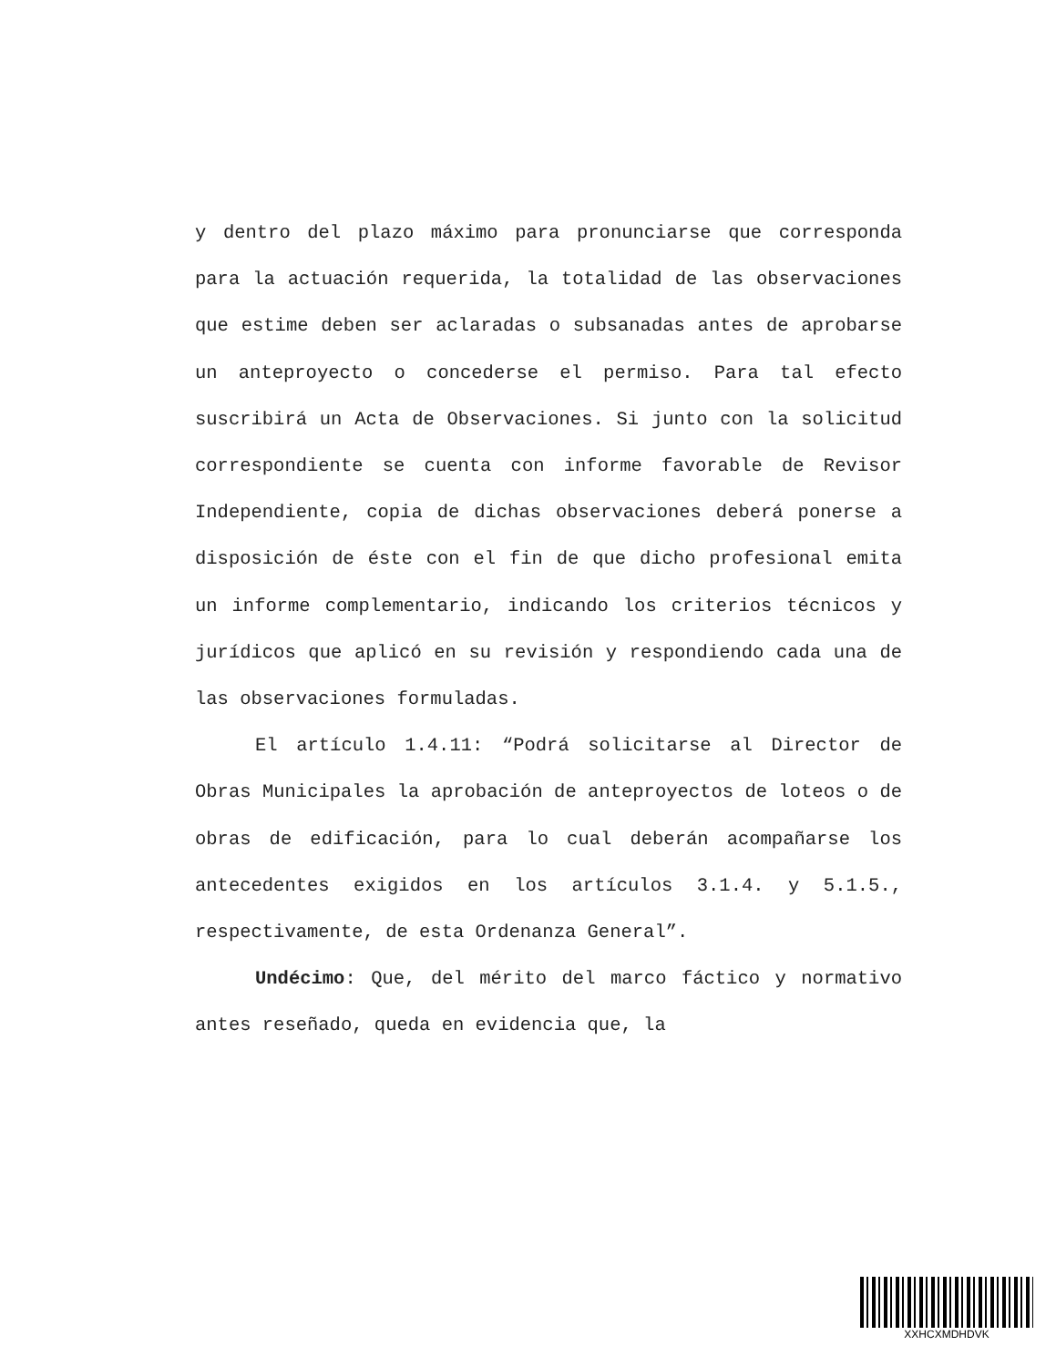y dentro del plazo máximo para pronunciarse que corresponda para la actuación requerida, la totalidad de las observaciones que estime deben ser aclaradas o subsanadas antes de aprobarse un anteproyecto o concederse el permiso. Para tal efecto suscribirá un Acta de Observaciones. Si junto con la solicitud correspondiente se cuenta con informe favorable de Revisor Independiente, copia de dichas observaciones deberá ponerse a disposición de éste con el fin de que dicho profesional emita un informe complementario, indicando los criterios técnicos y jurídicos que aplicó en su revisión y respondiendo cada una de las observaciones formuladas.
El artículo 1.4.11: “Podrá solicitarse al Director de Obras Municipales la aprobación de anteproyectos de loteos o de obras de edificación, para lo cual deberán acompañarse los antecedentes exigidos en los artículos 3.1.4. y 5.1.5., respectivamente, de esta Ordenanza General”.
Undécimo: Que, del mérito del marco fáctico y normativo antes reseñado, queda en evidencia que, la
XXHCXMDHDVK